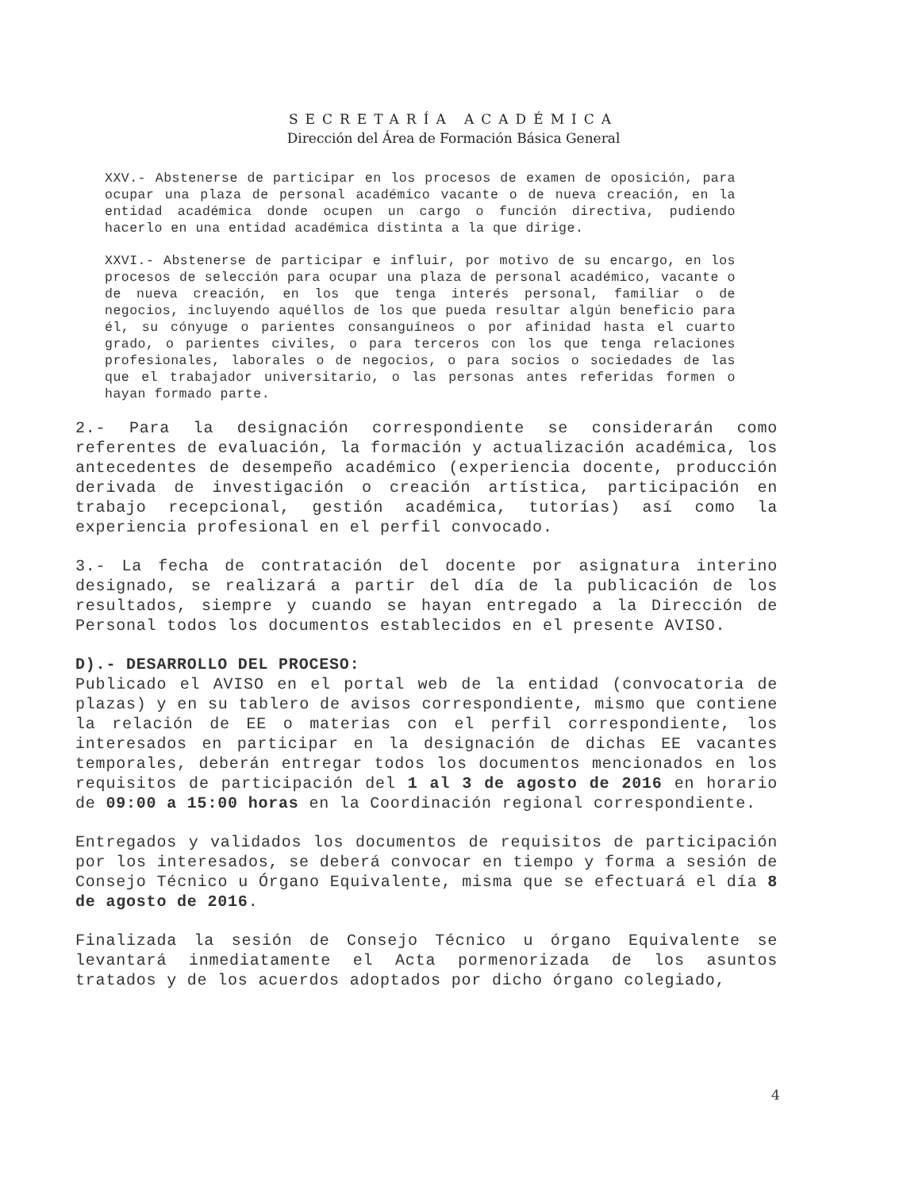SECRETARÍA ACADÉMICA
Dirección del Área de Formación Básica General
XXV.- Abstenerse de participar en los procesos de examen de oposición, para ocupar una plaza de personal académico vacante o de nueva creación, en la entidad académica donde ocupen un cargo o función directiva, pudiendo hacerlo en una entidad académica distinta a la que dirige.
XXVI.- Abstenerse de participar e influir, por motivo de su encargo, en los procesos de selección para ocupar una plaza de personal académico, vacante o de nueva creación, en los que tenga interés personal, familiar o de negocios, incluyendo aquéllos de los que pueda resultar algún beneficio para él, su cónyuge o parientes consanguíneos o por afinidad hasta el cuarto grado, o parientes civiles, o para terceros con los que tenga relaciones profesionales, laborales o de negocios, o para socios o sociedades de las que el trabajador universitario, o las personas antes referidas formen o hayan formado parte.
2.- Para la designación correspondiente se considerarán como referentes de evaluación, la formación y actualización académica, los antecedentes de desempeño académico (experiencia docente, producción derivada de investigación o creación artística, participación en trabajo recepcional, gestión académica, tutorías) así como la experiencia profesional en el perfil convocado.
3.- La fecha de contratación del docente por asignatura interino designado, se realizará a partir del día de la publicación de los resultados, siempre y cuando se hayan entregado a la Dirección de Personal todos los documentos establecidos en el presente AVISO.
D).- DESARROLLO DEL PROCESO:
Publicado el AVISO en el portal web de la entidad (convocatoria de plazas) y en su tablero de avisos correspondiente, mismo que contiene la relación de EE o materias con el perfil correspondiente, los interesados en participar en la designación de dichas EE vacantes temporales, deberán entregar todos los documentos mencionados en los requisitos de participación del 1 al 3 de agosto de 2016 en horario de 09:00 a 15:00 horas en la Coordinación regional correspondiente.
Entregados y validados los documentos de requisitos de participación por los interesados, se deberá convocar en tiempo y forma a sesión de Consejo Técnico u Órgano Equivalente, misma que se efectuará el día 8 de agosto de 2016.
Finalizada la sesión de Consejo Técnico u órgano Equivalente se levantará inmediatamente el Acta pormenorizada de los asuntos tratados y de los acuerdos adoptados por dicho órgano colegiado,
4